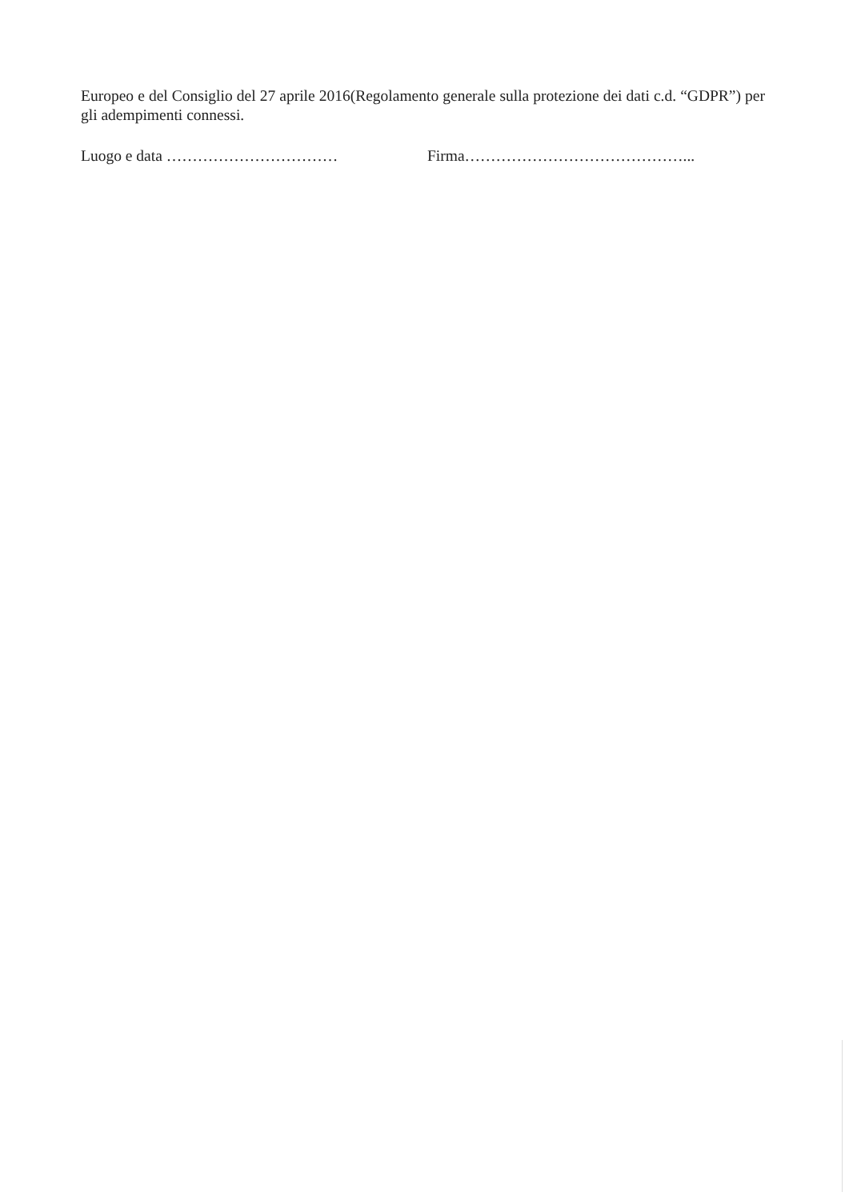Europeo e del Consiglio del 27 aprile 2016(Regolamento generale sulla protezione dei dati c.d. “GDPR”) per gli adempimenti connessi.
Luogo e data …………………………… Firma……………………………………...